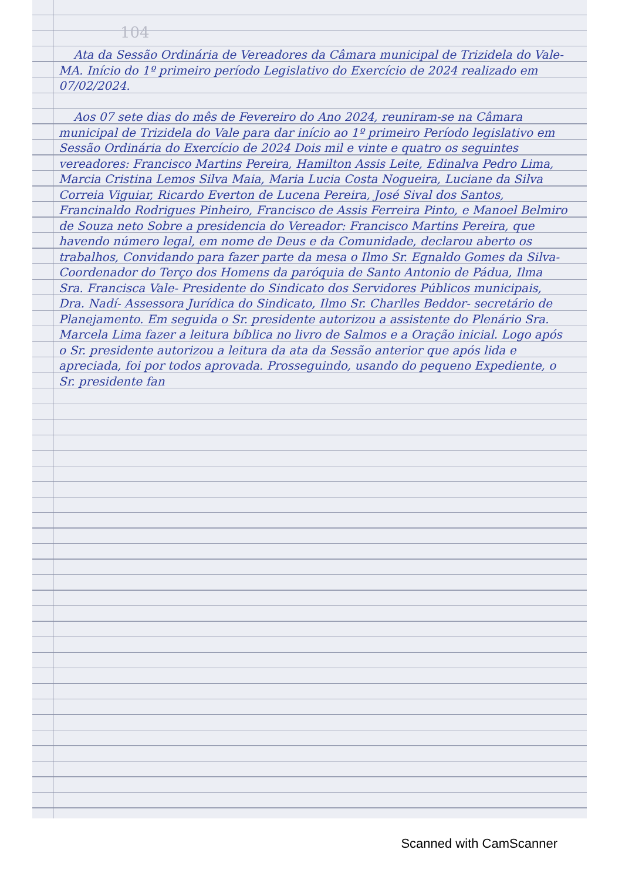104
Ata da Sessão Ordinária de Vereadores da Câmara municipal de Trizidela do Vale-MA. Início do 1º primeiro período Legislativo do Exercício de 2024 realizado em 07/02/2024.
Aos 07 sete dias do mês de Fevereiro do Ano 2024, reuniram-se na Câmara municipal de Trizidela do Vale para dar início ao 1º primeiro Período legislativo em Sessão Ordinária do Exercício de 2024 Dois mil e vinte e quatro os seguintes vereadores: Francisco Martins Pereira, Hamilton Assis Leite, Edinalva Pedro Lima, Marcia Cristina Lemos Silva Maia, Maria Lucia Costa Nogueira, Luciane da Silva Correia Viguiar, Ricardo Everton de Lucena Pereira, José Sival dos Santos, Francinaldo Rodrigues Pinheiro, Francisco de Assis Ferreira Pinto, e Manoel Belmiro de Souza neto Sobre a presidencia do Vereador: Francisco Martins Pereira, que havendo número legal, em nome de Deus e da Comunidade, declarou aberto os trabalhos, Convidando para fazer parte da mesa o Ilmo Sr. Egnaldo Gomes da Silva- Coordenador do Terço dos Homens da paróquia de Santo Antonio de Pádua, Ilma Sra. Francisca Vale- Presidente do Sindicato dos Servidores Públicos municipais, Dra. Nadí- Assessora Jurídica do Sindicato, Ilmo Sr. Charlles Beddor- secretário de Planejamento. Em seguida o Sr. presidente autorizou a assistente do Plenário Sra. Marcela Lima fazer a leitura bíblica no livro de Salmos e a Oração inicial. Logo após o Sr. presidente autorizou a leitura da ata da Sessão anterior que após lida e apreciada, foi por todos aprovada. Prosseguindo, usando do pequeno Expediente, o Sr. presidente fan
Scanned with CamScanner